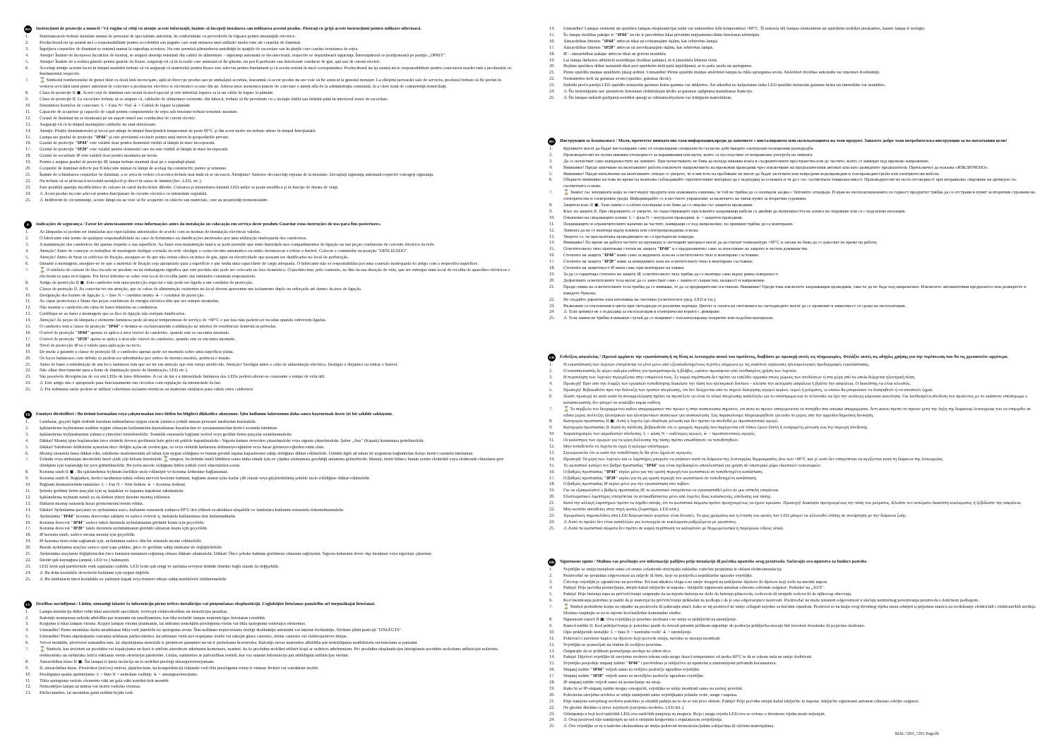RO Instrucţiuni de protecţie a muncii / Vă rugăm să citiţi cu atenţie aceste informaţii, înainte să începeţi instalarea sau utilizarea acestui produs. Păstraţi cu grijă aceste instrucţiuni pentru utilizare ulterioară.
1. Iluminatoarele trebuie instalate numai de personal de specialitate autorizat, în conformitate cu prevederile în vigoare pentru instalaţiile electrice.
2. Producătorul nu îşi asumă nici o responsabilitate pentru accidentări sau pagube care sunt urmarea unei utilizări inadecvate ale corpului de iluminat.
3. Îngrijirea corpurilor de iluminat se rezumă numai la suprafaţa acestora. Nu este permisă pătrunderea umidităţii în spaţiile de racordare sau în părţile care conduc tensiunea de reţea.
4. Atenţie! Înainte de începerea lucrărilor de montaj, se asigură absenţa tensiunii din cablul de alimentare – siguranţa automată se deconectează, respectiv se deşurubează siguranţa. Întrerupătorul se poziţionează pe poziţia „OPRIT".
5. Atenţie! Înainte de a realiza găurile pentru gaurile de fixare, asiguraţi-vă că în locurile care urmează să fie găurite, nu pot fi perforate sau deteriorate conducte de gaz, apă sau de curent electric.
6. Acordaţi atenţie acestui lucru în timpul montării trebuie să vă asiguraţi că materialul pentru fixare este adecvat pentru fundament şi că acesta rezistă în mod corespunzător. Producătorul nu îşi asumă nicio responsabilitate pentru conectarea neadecvată a produsului cu fundamentul respectiv.
7. ⌛ Simbolul tomberonului de gunoi tăiat cu două linii încrucişate, aplicat direct pe produs sau pe ambalajul acestuia, înseamnă că acest produs nu are voie să fie aruncat la gunoiul menajer. La sfârşitul perioadei sale de serviciu, produsul trebuie să fie predat în vederea reciclării unui punct autorizat de colectare a produselor electrice si electronice scoase din uz. Adresa unor asemenea puncte de colectare o puteţi afla de la administraţia comunală, în a cărei zonă de competenţă domiciliaţi.
8. Clasa de protecţie II ▣. Acest corp de iluminat este izolat în mod special şi este interzisă legarea sa la un cablu de legare la pământ.
9. Clasa de protecţie II. La racordare trebuie să se asigure că, cablurile de alimentare existente, din fabrică, trebuie să fie prevăzute cu o izolaţie dublă sau întărită până în interiorul zonei de racordare.
10. Denumirea bornelor de conectare: L = Faza N= Nul ⏚ = Cablul de legare la pământ.
11. Capacele de acoperire şi capacele de capăt pentru componentele de reţea sub tensiune trebuie temeinic montate.
12. Corpul de iluminat nu se montează pe un suport umed sau conducător de curent electric.
13. Asiguraţi-vă că în timpul montajului cablurile nu sunt deteriorate.
14. Atenţie: Părţile iluminatorului şi becul pot atinge în timpul funcţionării temperaturi de peste 60°C şi din acest motiv nu trebuie atinse în timpul funcţionării.
15. Lampa are gradul de protecţie "IP44" şi este prevăzută exclusiv pentru uzul intern în gospodăriile private.
16. Gradul de protecţie "IP44" este valabil doar pentru domeniul vizibil al lămpii în stare încorporată.
17. Gradul de protecţie "IP20" este valabil pentru domeniul care nu este vizibil al lămpii în stare încorporată.
18. Gradul de securitate IP este valabil doar pentru montarea pe tavan.
19. Pentru a asigura gradul de protecţie IP, lampa trebuie montată doar pe o suprafaţă plană.
20. Corpurile de iluminat defecte pot fi înlocuite numai cu lămpi de acelaşi tip constructiv, putere şi tensiune.
21. Înainte de schimbarea corpurilor de iluminat, a se avea în vedere că acestea trebuie mai întâi să se răcească. Atenţiune! Anterior deconectaţi reţeaua de la tensiune. Decuplaţi siguranţa automată respectiv extrageţi siguranţa.
22. Nu trebuie să se privească niciodată nemijlocit şi direct în sursa de lumină (bec, LED, etc.).
23. Este posibilă apariţia modificărilor de culoare în cazul încărcărilor diferite. Culoarea şi intensitatea luminii LED-urilor se poate modifica şi în funcţie de durata de viaţă.
24. ⚠ Acest produs nu este adecvat pentru funcţionare în circuite electrice cu intensitate reglabilă.
25. ⚠ Indiferent de circumstanţe, aceste lămpi nu au voie să fie acoperite cu obiecte sau materiale, care au proprietăţi termoizolante.
P Indicações de segurança / Favor ler atenciosamente estas informações antes da instalação ou colocação em serviço deste produto Guardar estas instruções de uso para fins posteriores.
1. As lâmpadas só podem ser instaladas por especialistas autorizados de acordo com as normas de instalação eléctricas válidas.
2. O fabricante está isento de qualquer responsabilidade no caso de ferimentos ou danificações motivados por uma utilização inadequada dos candeeiros.
3. A manutenção dos candeeiros diz apenas respeito à sua superfície. Ao fazer esta manutenção nunca se pode permitir que entre humidade nos compartimentos de ligação ou nas peças condutoras de corrente eléctrica da rede.
4. Atenção! Antes de começar os trabalhos de montagem desligar a tensão da rede -desligar o corta-circuito automático ou então desenroscar e retirar o fusível. Colocar o comutador na posição "DESLIGADO".
5. Atenção! Antes de furar os orifícios de fixação, assegure-se de que não exista cabos ou tubos de gás, água ou electricidade que possam ser danificados no local de perfuração.
6. Durante a montagem, assegure-se de que o material de fixação seja apropriado para a superfície e que tenha uma capacidade de carga adequada. O fabricante não se responsabiliza por uma conexão inadequada do artigo com a respectiva superfície.
7. ⌛ O símbolo do caixote de lixo riscado no produto ou na embalagem significa que este produto não pode ser colocado no lixo doméstico. O produto tem, pelo contrário, no fim da sua duração de vida, que ser entregue num local de recolha de aparelhos eléctricos e electrónicos para reciclagem. Por favor informe-se sobre este local de recolha junto das entidades comunais responsáveis.
8. Artigo de protecção II ▣. Este candeeiro tem uma protecção especial e não pode ser ligado a um condutor de protecção.
9. Classe de proteção II. Ao conectar ter em atenção, que os cabos de alimentação existentes no local devem apresentar um isolamento duplo ou reforçado até dentro da área de ligação.
10. Designação dos bornes de ligação: L = fase N = condutor neutro ⏚ = condutor de protecção.
11. As capas protectoras e finais das peças condutoras de energia eléctrica têm que ser sempre montadas.
12. Não montar o candeeiro em cima de bases húmidas ou condutoras.
13. Certifique-se ao fazer a montagem que os fios de ligação não estejam danificados.
14. Atenção! As peças da lâmpada e elemento luminoso pode alcançar temperaturas de serviço de >60°C e por isso não podem ser tocadas quando estiverem ligadas.
15. O candeeiro tem a classe de proteção "IP44" e destina-se exclusivamente à utilização no interior de residências domésticas privadas.
16. O nível de proteção "IP44" apenas se aplica à área visível do candeeiro, quando este se encontra montado.
17. O nível de proteção "IP20" apena se aplica à área não visível do candeeiro, quando este se encontra montado.
18. Nível de protecção IP só é válido para aplicação no tecto.
19. De modo a garantir a classe de proteção IP, o candeeiro apenas pode ser montado sobre uma superfície plana.
20. Os focos luminosos com defeito só podem ser substituídos por outros do mesmo modelo, potência e tensão.
21. Antes de fazer a substituição de um foco luminoso tem que ser ter em atenção que este esteja arrefecido. Atenção! Desligar antes o cabo de alimentação eléctrica. Desligar o disjuntor ou retirar o fusível.
22. Não olhar directamente para a fonte de iluminação (meio de iluminação, LED etc.).
23. São possíveis divergências de cor em LEDs de lotes diferentes. A cor da luz e a intensidade luminosa dos LEDs podem alterar-se consoante o tempo de vida útil.
24. ⚠ Este artigo não é apropriado para funcionamento em circuitos com regulação da intensidade da luz.
25. ⚠ Por nehnuma razão podem-se utilizar coberturas isolantes térmicas ou materiais similares para cubrir estes caldeeiros
TR Emniyet direktifleri / Bu ürünü kurmadan veya çalıştırmadan önce lütfen bu bilgileri dikkatlice okuyunuz. İşbu kullanım kılavuzunu daha sonra başvurmak üzere iyi bir şekilde saklayınız.
1. Lambalar, geçerli ilgili elektrik kurulum talimatlarına uygun olarak yalnızca yetkili uzman personel tarafından kurulabilir.
2. Işıklandırma teçhizatının usulüne uygun olmayan kullanımdan kaynaklanan hasarlardan ve yaralanmalardan üretici sorumlu tutulmaz.
3. Işıklandırma teçhizatlarının yalnızca yüzeyleri temizlenebilir. Temizlik esnasında bağlantı yerleri veya gerilim ileten parçalar ıslatılmamalıdır.
4. Dikkat! Montaj işine başlamadan önce elektrik devresi gerilimsiz hale gelecek şekilde kapatılmalıdır.- Sigorta kutusu devreden çıkarılmalıdır veya sigorta çıkarılmalıdır. Şalter „Aus" (Kapalı) konumuna getirilmelidir.
5. Dikkat! Sabitleme deliklerini açmadan önce deliğin açılacak yerden gaz, su veya elektrik hatlarının delinmeyeceğinden veya hasar görmeyeceğinden emin olun.
6. Montaj sırasında buna dikkat edin, sabitleme malzemesinin alt taban için uygun olduğuna ve bunun gerekli taşıma kapasitesine sahip olduğuna dikkat edilmelidir. Ürünün ilgili alt taban ile uygunsuz bağlantıdan dolayı üretici sorumlu tutulamaz.
7. Ürünün veya ambalajın üzerindeki üzeri çizik çöp bidonu üzerindeki ⌛ simgesi, bu ürünün ömrü bittikten sonra imha etmek için ev çöpüne atılmaması gerektiği anlamına gelmektedir. Mamul, ömrü bitince bunun yerine elektrikli veya elektronik cihazların geri dönüşüm için toplandığı bir yere götürülmelidir. Bu yerin nerede olduğunu lütfen yetkili yerel idarenizden sorun.
8. Koruma sınıfı II ▣ . Bu ışıklandırma teçhizatı özellikle izole edilmiştir ve koruma iletkenine bağlanamaz.
9. Koruma sınıfı II. Bağlarken, üretici tarafından tahsis edilen mevcut besleme hattının, bağlantı alanın içine kadar çift olarak veya güçlendirilmiş şekilde izole edildiğine dikkat edilmelidir.
10. Bağlantı klemenslerinin tanımları: L = Faz N = Nötr iletken ⏚ = Koruma iletkeni.
11. Şebeke gerilimi ileten parçalar için uç kapaklar ve kapama kapakları takılmalıdır.
12. Işıklandırma teçhizatı nemli ya da iletken yüzey üzerine montaj edilemez.
13. Hatların montaj sırasında hasar görmemesini temin ediniz.
14. Dikkat! Aydınlatma parçaları ve aydınlatma aracı, kullanım esnasında yalnızca 60°C'den yüksek sıcaklıklara ulaşabilir ve lambalara kullanım esnasında dokunulmamalıdır.
15. Aydınlatma "IP44" koruma derecesine sahiptir ve sadece evlerde iç mekânda kullanımına izni bulunmaktadır.
16. Koruma derecesi "IP44" sadece takılı durumda aydınlatmanın görünür kısmı için geçerlidir.
17. Koruma derecesi "IP20" takılı durumda aydınlatmanın görünür olmayan kısmı için geçerlidir.
18. IP koruma sınıfı, sadece tavana montaj için geçerlidir.
19. IP-koruma derecesini sağlamak için, aydınlatma sadece düz bir zeminde monte edilmelidir.
20. Bozuk aydınlatma araçları sadece ayni yapı şekline, güce ve gerilime sahip lambalar ile değiştirilebilir.
21. Aydınlatma araçlarını değiştirmeden önce bunların tamamen soğumuş olması dikkate alınmalıdır. Dikkat! Önce şebeke hattının gerilimsiz olmasını sağlayınız. Sigorta kutusunu devre dışı bırakınız veya sigortayı çıkarınız.
22. Direkt ışık kaynağına (ampul, LED vs.) bakmayın.
23. LED´lerin ışık partilerinde renk sapmaları olabilir. LED´lerin ışık rengi ve parlama seviyesi ürünün ömrüne bağlı olarak da değişebilir.
24. ⚠ Bu ürün kısılabilir devrelerde kullanım için uygun değildir.
25. ⚠ Bu lambaların üzeri kesinlikle ısı yalıtımlı kapak veya benzeri etkiye sahip maddelerle örtülmemelidir
LV Drošības norādījumi / Lūdzu, uzmanīgi izlasiet šo informāciju pirms ierīces instalācijas vai pieņemšanas ekspluatācijā. Uzglabājiet lietošanas pamācību arī turpmākajai lietošanai.
1. Lampu instalāciju drīkst veikt tikai autorizēti speciālisti, ievērojot elektrodrošības un instalācijas prasības.
2. Ražotājs neuzņemas nekādu atbildību par traumām un zaudējumiem, kas tika nodarīti lampas nepienācīgas lietošanas rezultātā.
3. Kopjama ir tikai lampas virsma. Kopjot lampas virsmu jāuzmanās, lai mitrums nenokļūtu pieslēgumu vietās vai tīkla spriegumu vadošajos elementos.
4. Uzmanību! Pirms montāžas darbu uzsākšanas tīkla vadi jāatslēdz no sprieguma avota. Šim nolūkam nepieciešams izslēgt drošinātāju automātu vai izņemt drošinātāju. Slēdzim jābūt pozīcijā "IZSLĒGTS".
5. Uzmanību! Pirms stiprinājumu caurumu urbšanas pārliecinieties, ka urbšanas vietā nav iespējams ieurbt vai sabojāt gāzes caurules, ūdens caurules vai elektropadeves līnijas.
6. Veicot montāžu, pievērsiet uzmanību tam, lai stiprinājuma materiāls ir piemērots pamatnei un tai ir pietiekama kravnesība. Ražotājs nevar uzņemties atbildību par izstrādājuma neatbilstošu savienošanu ar pamatni.
7. ⌛ Simbols, kas izvietots uz produkta vai iepakojuma un kurā ir attēlots aizsvītrots atkritumu konteiners, nozīmē, ka šo produktu nedrīkst utilizēt kopā ar sadzīves atkritumiem. Pēc produkta ekspluatācijas izbeigšanās produkts nododams utilizācijai nolietotu elektronisko un elektrisko ierīču vākšanas vietās otrreizējai pārstrādei. Lūdzu, sazinieties ar pašvaldības iestādi, kur var saņemt informāciju par atbildīgām utilizācijas vietām.
8. Aizsardzības klase II ▣. Šai lampai ir īpaša izolācija un to nedrīkst pieslēgt aizsargsavienojumam.
9. II. aizsardzības klase. Pieslēdzot (ierīces) strāvai, jāpārliecinās, ka komplektācijā iekļautie vadi līdz pieslēguma vietai ir vismaz divkārt vai vairākkārt izolēti.
10. Pieslēguma spaiļu apzīmējums: L = fāze N = neitrālais vadītājs ⏚ = aizsargsavienojums.
11. Tīkla sprieguma vadošo elementu vāki un gala vāki noteikti tiek montēti.
12. Nemontējiet lampu uz mitras vai strāvu vadošās virsmas.
13. Pārliecinieties, lai montāžas gaitā netiktu bojāti vadi.
14. Uzmanību! Lampas elementi un spuldzes lampas ekspluatācijas laikā var uzkarsēties līdz temperatūrai >60°C. Šī iemesla dēļ lampas elementiem un spuldzēm nedrīkst pieskarties, kamēr lampa ir ieslēgta.
15. Šo lampu drošības pakāpe ir "IP44" un tās ir paredzētas tikai privātām mājsaimniecībām lietošanai iekštelpās.
16. Aizsardzības līmenis "IP44" attiecas tikai uz redzamajām daļām, kas iebūvētas lampā.
17. Aizsardzības līmenis "IP20" attiecas uz neredzamajām daļām, kas iebūvētas lampā.
18. IP – aizsardzības pakāpe attiecas tikai uz griestu montāžu.
19. Lai lampa darbotos atbilstoši norādītajai drošības pakāpei, tā ir jāuzstāda līdzenā vietā.
20. Bojātas spuldzes drīkst nomainīt tikai pret spuldzēm tādā pašā izpildījumā, ar to pašu jaudu un spriegumu.
21. Pirms spuldžu maiņas spuldzēm jāļauj atdzist. Uzmanību! Pirms spuldžu maiņas atslēdziet lampu no tīkla sprieguma avota. Atslēdziet drošības automātu vai izņemiet drošinātāju.
22. Neskatieties tieši uz gaismas avotu (spuldze, gaismas diode).
23. Dažādu preču partiju LED spuldžu izstarotās gaismas krāsu gamma var atšķirties. Arī atkarībā no kalpošanas laika LED spuldžu izstarotās gaismas krāsa un intensitāte var mainīties.
24. ⚠ Šis izstrādājums nav piemērots lietošanai elektriskajās ķēdēs ar gaismas spilgtuma mainīšanas funkciju.
25. ⚠ Šīs lampas nekādā gadījumā nedrīkst apsegt ar siltumizolējošiem vai līdzīgiem materiāliem.
BG Инструкция за безопасност / Моля, прочетете внимателно тази информация,преди да започнете с инсталирането или експлоатацията на този продукт. Запазете добре тази потребителска инструкция за по-нататъшни цели!
1. Крушките могат да бъдат инсталирани само от оторизирани специалисти съгласно действащите електроинсталационни разпоредби.
2. Производителят не поема никаква отговорност за наранявания или щети, които са последствие от неправилна употреба на лампата.
3. Да се почистват само повърхностите на лампите. При почистването не бива да попада никаква влага в съединителните пространства или до частите, които се намират под мрежово напрежение.
4. Внимание! Преди започване на монтажните работи изключете напрежението на мрежовия проводник чрез изключване на предпазителния автомат или като развъртите предпазителя. Прекъсвачът да показва «ИЗКЛЮЧЕНО».
5. Внимание! Преди изпълнение на монтажните отвори се уверете, че в мястото на пробиване не могат да бъдат засегнати или повредени водопроводни и газопроводни тръби или електрически кабели.
6. Обърнете внимание на това по време на монтажа съблюдавайте скрепителният материал да е подходящ за основата и тя да е със съответната товароносимост. Производителят не носи отговорност при неправилно свързване на артикула със съответната основа.
7. ⌛ Знакът със зачеркната кофа за смет върху продукта или опаковката означава, че той не трябва да се изхвърля заедно с битовите отпадъци. В края на експлоатационната си годност продуктът трябва да се отстрани в пункт за вторични суровини на електрически и електронни уреди. Информирайте се в местното управление за наличието на такъв пункт за вторични суровини.
8. Защитен клас II ▣. Тази лампа е особено изолирана и не бива да се свързва със защитен проводник.
9. Клас на защита II. При свързването се уверете, че съществуващите при клиента захранващи кабели са двойни до вътрешността на зоната на свързване или са с подсилена изолация.
10. Означение на свързващите клеми: L = фаза N = неутрален проводник ⏚ = защитен проводник.
11. Покриващите и ограничителните капачки на частите, намиращи се под напрежение, по принцип трябва да са монтирани.
12. Лампата да не се монтира върху влажна или електропроводяща основа.
13. Уверете се, че при монтажа проводниците не са претърпели повреди.
14. Внимание! По време на работа частите на крушката и светещият материал могат да достигнат температури >60°C и затова не бива да се докосват по време на работа.
15. Осветителното тяло притежава степен на защита "IP44" и е предназначено само за използване на закрито в частни домакинства.
16. Степента на защита "IP44" важи само за видимата зона на осветителното тяло в монтирано състояние.
17. Степента на защита "IP20" важи за невидимата зона на осветителното тяло в монтирано състояние.
18. Степента на защитеност IP важи само при монтиране на тавана.
19. За да се гарантира степента на защита IP, осветителното тяло трябва да се монтира само върху равна повърхност.
20. Дефектните осветителните тела могат да се заместват само с лампи от същия тип, мощност и напрежение.
21. Преди смяна на осветителните тела трябва да се внимава, те да са предварително изстинали. Внимание! Преди това изключете захранващия проводник, така че да не бъде под напрежение. Изключете автоматичния предпазител или развъртете и извадете бушона.
22. Не гледайте директно към източника на светлина (осветителен уред, LED и т.н.).
23. Възможни са отклонения в цвета при светодиоди от различни партиди. Цветът и силата на светлината на светодиодите могат да се променят в зависимост от срока на експлоатация.
24. ⚠ Този артикул не е подходящ за експлоатация в електрически вериги с димиране.
25. ⚠ Тези лампи не трябва в никакъв случай да се покриват с топлоизолиращо покритие или подобни материали.
GR Ενδείξεις ασφαλείας / Προτού αρχίσετε την εγκατάσταση ή τη θέση σε λειτουργία αυτού του προϊόντος, διαβάστε με προσοχή αυτές τις πληροφορίες. Φυλάξτε αυτές τις οδηγίες χρήσης για την περίπτωση που θα τις χρειαστείτε αργότερα.
1. Η εγκατάσταση των λυχνιών επιτρέπεται να γίνει μόνο από εξουσιοδοτημένους τεχνίτες σύμφωνα με τις εκάστοτε ισχύουσες ηλεκτρολογικές προδιαγραφές εγκατάστασης.
2. Ο κατασκευαστής δε φέρει ουδεμία ευθύνη για τραυματισμούς ή βλάβες, εφόσον προκύψουν από λανθασμένη χρήση των λυχνιών.
3. Η περιποίηση των λυχνιών περιορίζεται στην επιφάνειά τους. Σε καμιά περίπτωση δεν πρέπει να εισέλθει υγρασία στους χώρους των συνδέσεων ή στα μέρη από τα οποία διέρχεται ηλεκτρική τάση.
4. Προσοχή! Πριν από την έναρξη των εργασιών τοποθέτησης διακόψτε την τάση του ηλεκτρικού δικτύου – κλείστε την αυτόματη ασφάλεια ή βγάλτε την ασφάλεια. Ο διακόπτης να είναι κλειστός.
5. Προσοχή! Βεβαιωθείτε πριν την διάνοιξη των τρυπών στερέωσης, ότι δεν διέρχονται από το σημείο διάτρησης αγωγοί αερίου, νερού ή ρεύματος, οι οποίοι θα μπορούσαν να διατρηθούν ή να υποστούν ζημιά.
6. Δώστε προσοχή σε αυτό κατά τη συναρμολόγηση πρέπει να προσέξετε να είναι το υλικό στερέωσης κατάλληλο για το υπόστρωμα και το τελευταίο να έχει την ανάλογη φέρουσα ικανότητα. Για λανθασμένη σύνδεση του προϊόντος με το εκάστοτε υπόστρωμα ο κατασκευαστής δεν μπορεί να αναλάβει καμία ευθύνη.
7. ⌛ Το συμβολο του διεγραμμενου καδου απορριμματων στο προιον η στην συσκευασια σημαινει, οτι αυτο το προιον απαγορευεται να πεταχθει στα οικιακα απορριμματα. Αντι αυτου πρεπει το προιον μετα την ληξη της διαρκειας λειτουργιας του να επιφερθει σε ειδικο μερος συλλεξης ηλεκτρικων και ηλεκτρονικων συσκευων για ανακυκλωση. Σας παρακαλουμε πληροφορηθειτε για αυτο το μερος απο την αρμοδια δημοτικη διοικηση.
8. Κατηγορία προστασίας II ▣. Αυτή η λυχνία έχει ιδιαίτερη μόνωση και δεν πρέπει να συνδεθεί με προστατευτικό αγωγό.
9. Κατηγορία προστασίας II. Κατά τη σύνδεση, βεβαιωθείτε ότι οι γραμμές παροχής που παρέχονται επί τόπου έχουν διπλή ή ενισχυμένη μόνωση έως την περιοχή σύνδεσης.
10. Χαρακτηρισμός των ακροδεκτών σύνδεσης: L = φάση N = ουδέτερος αγωγός ⏚ = προστατευτικός αγωγός.
11. Οι καλύπτρες των αγωγών για τα μέρη διέλευσης της τάσης πρέπει οπωσδήποτε να τοποθετηθούν.
12. Μην τοποθετείτε τη λυχνία σε υγρό ή αγώγιμο υπόστρωμα.
13. Σιγουρευτείτε ότι οι κατά την τοποθέτηση δε θα γίνει ζημιά σε αγωγούς.
14. Προσοχή! Τα μέρη των λυχνιών και οι λαμπτήρες μπορούν να φτάσουν κατά τη διάρκεια της λειτουργίας θερμοκρασίες άνω των >60°C και γι' αυτό δεν επιτρέπεται να αγγίζονται κατά τη διάρκεια της λειτουργίας.
15. Το φωτιστικό κατέχει τον βαθμό προστασίας "IP44" και είναι σχεδιασμένο αποκλειστικά για χρήση σε εσωτερικό χώρο ιδιωτικών νοικοκυριών.
16. Ο βαθμός προστασίας "IP44" ισχύει μόνο για την ορατή περιοχή του φωτιστικού σε τοποθετημένη κατάσταση.
17. Ο βαθμός προστασίας "IP20" ισχύει για τη μη ορατή περιοχή του φωτιστικού σε τοποθετημένη κατάσταση.
18. Ο βαθμός προστασίας IP ισχύει μόνο για την εγκατάσταση στο ταβάνι.
19. Για να εξασφαλιστεί ο βαθμός προστασίας IP, το φωτιστικό επιτρέπεται να εγκατασταθεί μόνο σε μια επίπεδη επιφάνεια.
20. Ελαττωματικοί λαμπτήρες επιτρέπεται να αντικαθίστανται μόνο από λυχνίες ίδιας κατασκευής, απόδοσης και τάσης.
21. Κατά την αλλαγή λαμπτήρων πρέπει να ληφθεί υπόψη, ότι τα φωτιστικά σώματα πρέπει προηγουμένως να έχουν κρυώσει. Προσοχή! Διακόψτε προηγουμένως την τάση του ρεύματος. Κλείστε τον αυτόματο διακόπτη κυκλώματος ή ξεβιδώστε την ασφάλεια.
22. Μην κοιτάτε απευθείας στην πηγή φωτός (λαμπτήρα, LED κλπ.).
23. Χρωματικές παρεκκλίσεις στα LED διαφορετικών φορτίων είναι δυνατές. Το φως χρώματος και η ένταση του φωτός των LED μπορεί να αλλοιωθεί επίσης σε συνάρτηση με την διάρκεια ζωής.
24. ⚠ Αυτό το προϊόν δεν είναι κατάλληλο για λειτουργία σε κυκλώματα ρυθμιζόμενα με ρεοστάτες.
25. ⚠ Αυτά τα φωτιστικά σώματα δεν πρέπει σε καμιά περίπτωση να καλυφτούν με θερμομονωτικά ή παρόμοιου είδους υλικά.
HR Sigurnosne upute / Molimo vas pročitajte ove informacije pažljivo prije instalacije ili početka upotrebe ovog proizvoda. Sačuvajte ovo uputstvo za buduće potrebe.
1. Svjetiljke se smiju instalirati samo od strane ovlaštenih stručnjaka sukladno važećim propisima iz oblasti elektroinstalacija.
2. Proizvođač ne preuzima odgovornost za ozljede ili štete, koje su posljedica neprikladne uporabe svjetiljke.
3. Čišćenje svjetiljki je ograničeno na površine. Pri tom nikakva vlaga a ne smije dospjeti na priključne dijelove ili dijelove koji vode na mrežni napon.
4. Pažnja! Prije početka postavljanja, strujni kabal isključite iz napona - Isključiti sigurnosni automat odnosno odvrnuti osigurač. Prekidač na „AUS".
5. Pažnja! Prije bušenja rupa za pričvršćivanje osigurajte da na mjestu bušenja ne dođe do bušenja plinovoda, vodovoda ili strujnih vodova ili do njihovog oštećenja.
6. Kod montiranja potrebno je paziti da je materijal za pričvršćivanje prikladan za podlogu i da je ona odgovarajuće nosivosti. Proizvođač ne može preuzeti odgovornost u slučaju nestručnog povezivanja proizvoda s dotičnom podlogom.
7. ⌛ Simbol prekrižene korpe za otpatke na proizvodu ili pakiranju znači, kako se taj proizvod ne smije odlagati zajedno sa kućnim otpadom. Proizvod se na kraju svog životnog vijeka mora odnijeti u prijemnu stanicu za recikliranje električnih i elektroničkih uređaja. Molimo raspitajte se za to mjesto kod nadležne komunalne službe.
8. Sigurnosni razred II ▣. Ova svjetiljka je posebno izolirana i ne smije se priključiti na uzemljenje.
9. Razred zaštite II. Kod priključivanja je potrebno paziti da dovodi prisutni prilikom izgradnje do područja priključka moraju biti izvedeni dvostruko ili pojačano izolirano.
10. Opis priključnih stezaljki: L = faza N = neutralni vodič ⏚ = uzemljenje.
11. Pokrivači i završene kapice za dijelove koji provode struju, načelno se moraju montirati.
12. Svjetiljku ne postavljati na vlažnu ili vodljivu površinu.
13. Osigurajte da se prilikom postavljanja uređaja ne oštete žice.
14. Pažnja! Dijelovi svjetiljke ili rasvjetna sredstva tokom rada mogu doseći temperature od preko 60°C te ih se tokom rada ne smije dodirivati.
15. Svjetiljka posjeduje stupanj zaštite "IP44" i predviđena je isključivo za upotrebu u unutrašnjosti privatnih kućanastava.
16. Stupanj zaštite "IP44" vrijedi samo za vidljivo područje ugrađene svjetiljke.
17. Stupanj zaštite "IP20" vrijedi samo za nevidljivo područje ugrađene svjetiljke.
18. IP-stupanj zaštite vrijedi samo za postavljanje na strop.
19. Kako bi se IP-stupanj zaštite mogao omogućiti, svjetiljka se smije montirati samo na ravnoj površini.
20. Pokvarena rasvjetna sredstva se smiju zamijeniti samo svjetiljkama jednake vrste, snage i napona.
21. Prije zamjene rasvjetnog sredstva potrebno je obratiit pažnju na to da se isti prvo ohlade. Pažnja! Prije početka strujni kabal isključite iz napona. Isključite sigurnosni automat odnosno odvijte osigurač.
22. Ne gledati direktno u izvor svjetlosti (rasvjetno sredstvo, LED itd..).
23. Odstupanja u boji kod različitih LED-ova različitih punjenja su moguća. Boja i snaga svjetla LED-ova se ovisno o životnom vijeku može mijenjati.
24. ⚠ Ovaj proizvod nije namijenjen za rad u strujnim krugovima s regulatorom osvjetljenja.
25. ⚠ Ove svjetiljke se ni u kakvim okolnostima ne smiju pokrivati termoizolacijskim odsijačima ili sličnim materijalima.
MAL7204_7205 Page2b